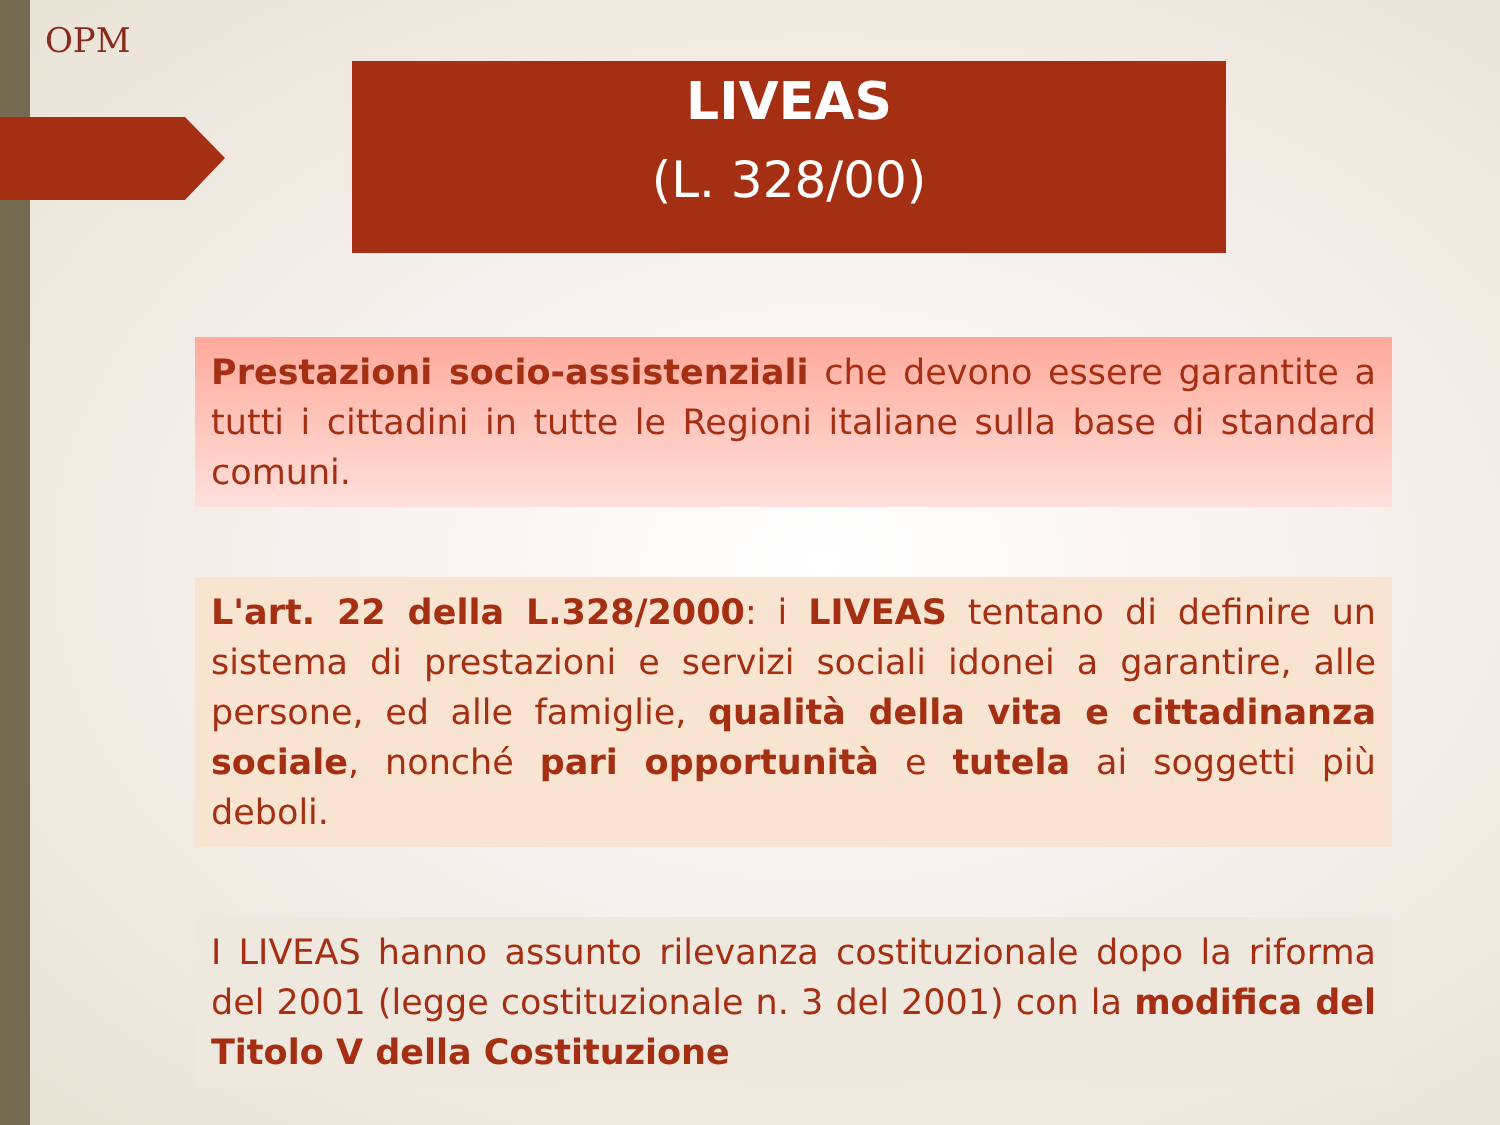OPM
LIVEAS
(L. 328/00)
Prestazioni socio-assistenziali che devono essere garantite a tutti i cittadini in tutte le Regioni italiane sulla base di standard comuni.
L'art. 22 della L.328/2000: i LIVEAS tentano di definire un sistema di prestazioni e servizi sociali idonei a garantire, alle persone, ed alle famiglie, qualità della vita e cittadinanza sociale, nonché pari opportunità e tutela ai soggetti più deboli.
I LIVEAS hanno assunto rilevanza costituzionale dopo la riforma del 2001 (legge costituzionale n. 3 del 2001) con la modifica del Titolo V della Costituzione